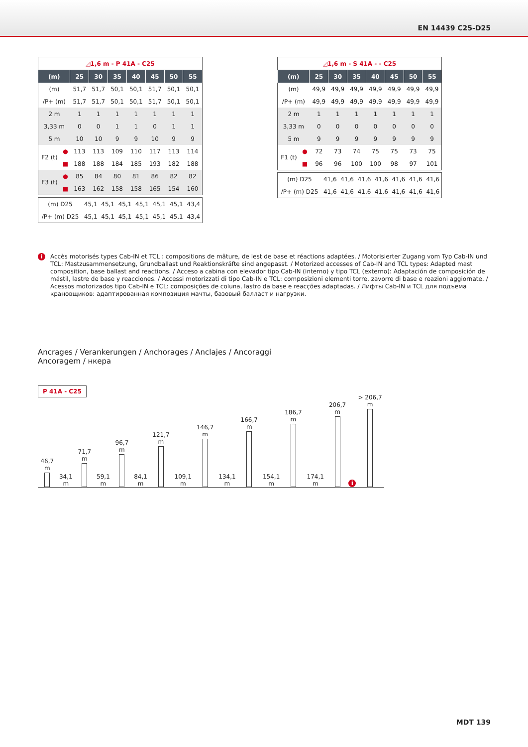EN 14439 C25-D25
| ◿1,6 m - P 41A - C25 | | | | | | | | |
| (m) | | 25 | 30 | 35 | 40 | 45 | 50 | 55 |
| (m) | | 51,7 | 51,7 | 50,1 | 50,1 | 51,7 | 50,1 | 50,1 |
| /P+ (m) | | 51,7 | 51,7 | 50,1 | 50,1 | 51,7 | 50,1 | 50,1 |
| 2 m | | 1 | 1 | 1 | 1 | 1 | 1 | 1 |
| 3,33 m | | 0 | 0 | 1 | 1 | 0 | 1 | 1 |
| 5 m | | 10 | 10 | 9 | 9 | 10 | 9 | 9 |
| F2 (t) | ● | 113 | 113 | 109 | 110 | 117 | 113 | 114 |
| | ■ | 188 | 188 | 184 | 185 | 193 | 182 | 188 |
| F3 (t) | ● | 85 | 84 | 80 | 81 | 86 | 82 | 82 |
| | ■ | 163 | 162 | 158 | 158 | 165 | 154 | 160 |
| (m) D25 | 45,1 | 45,1 | 45,1 | 45,1 | 45,1 | 45,1 | 43,4 |
| /P+ (m) D25 | 45,1 | 45,1 | 45,1 | 45,1 | 45,1 | 45,1 | 43,4 |
| ◿1,6 m - S 41A - - C25 | | | | | | | | |
| (m) | | 25 | 30 | 35 | 40 | 45 | 50 | 55 |
| (m) | | 49,9 | 49,9 | 49,9 | 49,9 | 49,9 | 49,9 | 49,9 |
| /P+ (m) | | 49,9 | 49,9 | 49,9 | 49,9 | 49,9 | 49,9 | 49,9 |
| 2 m | | 1 | 1 | 1 | 1 | 1 | 1 | 1 |
| 3,33 m | | 0 | 0 | 0 | 0 | 0 | 0 | 0 |
| 5 m | | 9 | 9 | 9 | 9 | 9 | 9 | 9 |
| F1 (t) | ● | 72 | 73 | 74 | 75 | 75 | 73 | 75 |
| | ■ | 96 | 96 | 100 | 100 | 98 | 97 | 101 |
| (m) D25 | 41,6 | 41,6 | 41,6 | 41,6 | 41,6 | 41,6 | 41,6 |
| /P+ (m) D25 | 41,6 | 41,6 | 41,6 | 41,6 | 41,6 | 41,6 | 41,6 |
i
Accès motorisés types Cab-IN et TCL : compositions de mâture, de lest de base et réactions adaptées. / Motorisierter Zugang vom Typ Cab-IN und TCL: Mastzusammensetzung, Grundballast und Reaktionskräfte sind angepasst. / Motorized accesses of Cab-IN and TCL types: Adapted mast composition, base ballast and reactions. / Acceso a cabina con elevador tipo Cab-IN (interno) y tipo TCL (externo): Adaptación de composición de mástil, lastre de base y reacciones. / Accessi motorizzati di tipo Cab-IN e TCL: composizioni elementi torre, zavorre di base e reazioni aggiornate. / Acessos motorizados tipo Cab-IN e TCL: composições de coluna, lastro da base e reacções adaptadas. / Лифты Cab-IN и TCL для подъема крановщиков: адаптированная композиция мачты, базовый балласт и нагрузки.
Ancrages / Verankerungen / Anchorages / Anclajes / Ancoraggi
Ancoragem / нкера
P 41A - C25
46,7 m
34,1 m
71,7 m
59,1 m
96,7 m
84,1 m
121,7 m
109,1 m
146,7 m
134,1 m
166,7 m
154,1 m
186,7 m
174,1 m
206,7 m
i
> 206,7 m
MDT 139